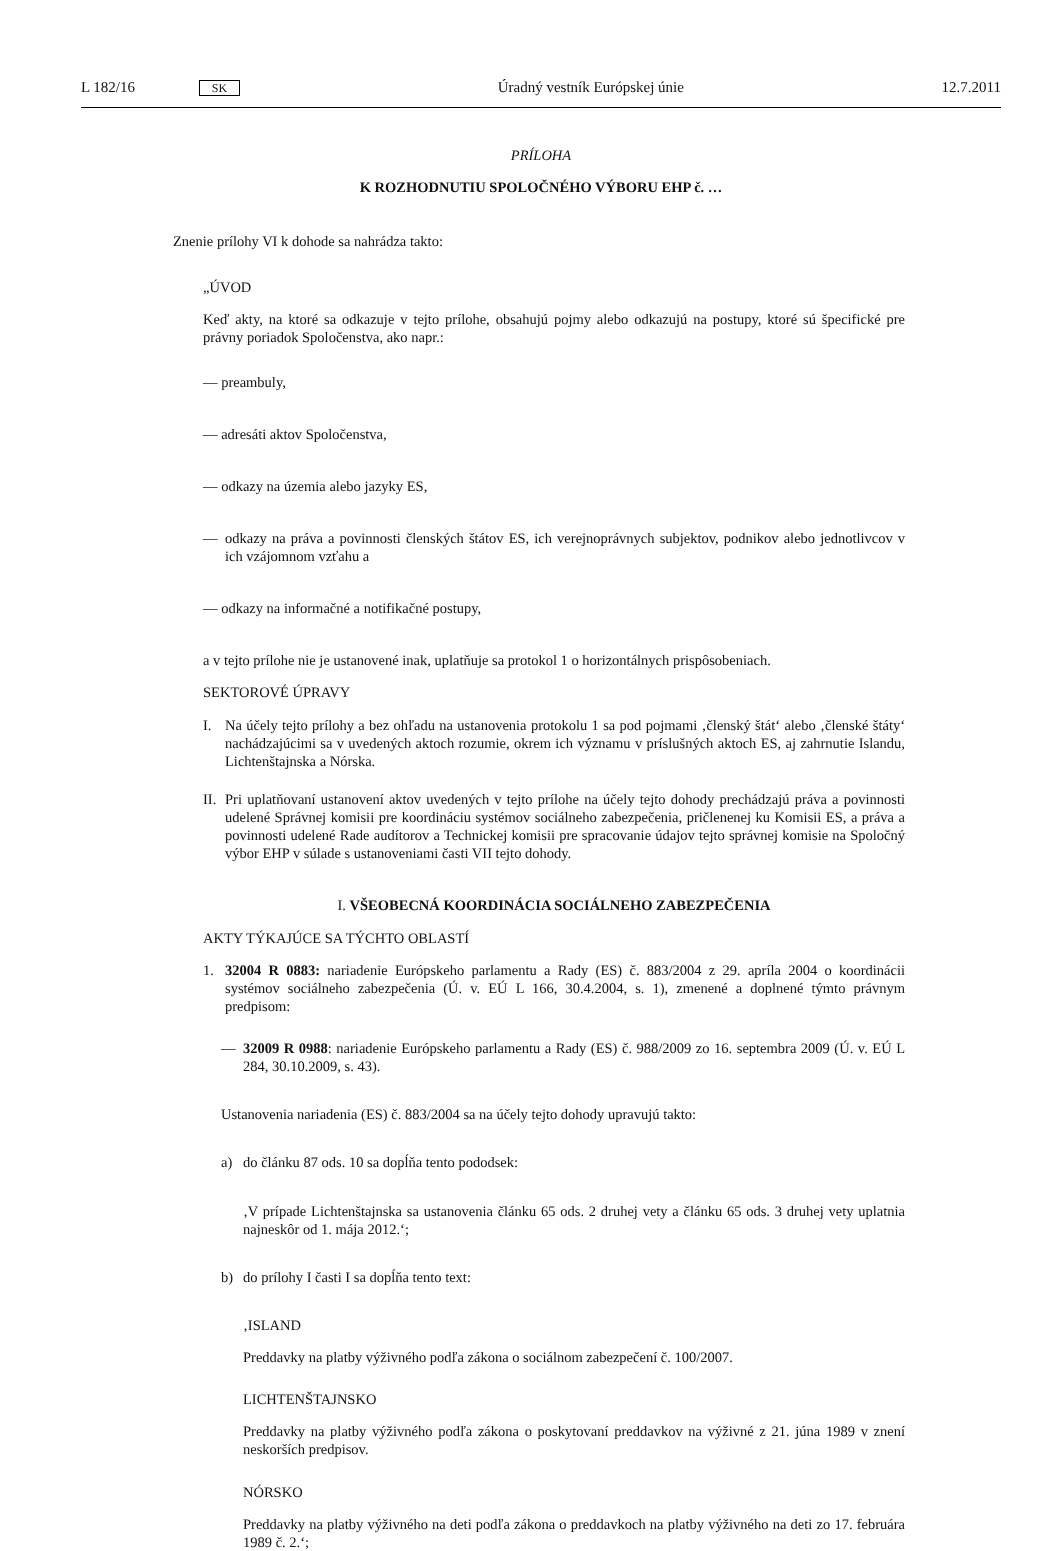L 182/16 SK Úradný vestník Európskej únie 12.7.2011
PRÍLOHA
K ROZHODNUTIU SPOLOČNÉHO VÝBORU EHP č. …
Znenie prílohy VI k dohode sa nahrádza takto:
„ÚVOD
Keď akty, na ktoré sa odkazuje v tejto prílohe, obsahujú pojmy alebo odkazujú na postupy, ktoré sú špecifické pre právny poriadok Spoločenstva, ako napr.:
— preambuly,
— adresáti aktov Spoločenstva,
— odkazy na územia alebo jazyky ES,
— odkazy na práva a povinnosti členských štátov ES, ich verejnoprávnych subjektov, podnikov alebo jednotlivcov v ich vzájomnom vzťahu a
— odkazy na informačné a notifikačné postupy,
a v tejto prílohe nie je ustanovené inak, uplatňuje sa protokol 1 o horizontálnych prispôsobeniach.
SEKTOROVÉ ÚPRAVY
I. Na účely tejto prílohy a bez ohľadu na ustanovenia protokolu 1 sa pod pojmami ‚členský štát‘ alebo ‚členské štáty‘ nachádzajúcimi sa v uvedených aktoch rozumie, okrem ich významu v príslušných aktoch ES, aj zahrnutie Islandu, Lichtenštajnska a Nórska.
II. Pri uplatňovaní ustanovení aktov uvedených v tejto prílohe na účely tejto dohody prechádzajú práva a povinnosti udelené Správnej komisii pre koordináciu systémov sociálneho zabezpečenia, pričlenenej ku Komisii ES, a práva a povinnosti udelené Rade audítorov a Technickej komisii pre spracovanie údajov tejto správnej komisie na Spoločný výbor EHP v súlade s ustanoveniami časti VII tejto dohody.
I. VŠEOBECNÁ KOORDINÁCIA SOCIÁLNEHO ZABEZPEČENIA
AKTY TÝKAJÚCE SA TÝCHTO OBLASTÍ
1. 32004 R 0883: nariadenie Európskeho parlamentu a Rady (ES) č. 883/2004 z 29. apríla 2004 o koordinácii systémov sociálneho zabezpečenia (Ú. v. EÚ L 166, 30.4.2004, s. 1), zmenené a doplnené týmto právnym predpisom:
— 32009 R 0988: nariadenie Európskeho parlamentu a Rady (ES) č. 988/2009 zo 16. septembra 2009 (Ú. v. EÚ L 284, 30.10.2009, s. 43).
Ustanovenia nariadenia (ES) č. 883/2004 sa na účely tejto dohody upravujú takto:
a) do článku 87 ods. 10 sa dopĺňa tento pododsek:
‚V prípade Lichtenštajnska sa ustanovenia článku 65 ods. 2 druhej vety a článku 65 ods. 3 druhej vety uplatnia najneskôr od 1. mája 2012.‘;
b) do prílohy I časti I sa dopĺňa tento text:
‚ISLAND
Preddavky na platby výživného podľa zákona o sociálnom zabezpečení č. 100/2007.
LICHTENŠTAJNSKO
Preddavky na platby výživného podľa zákona o poskytovaní preddavkov na výživné z 21. júna 1989 v znení neskorších predpisov.
NÓRSKO
Preddavky na platby výživného na deti podľa zákona o preddavkoch na platby výživného na deti zo 17. februára 1989 č. 2.‘;